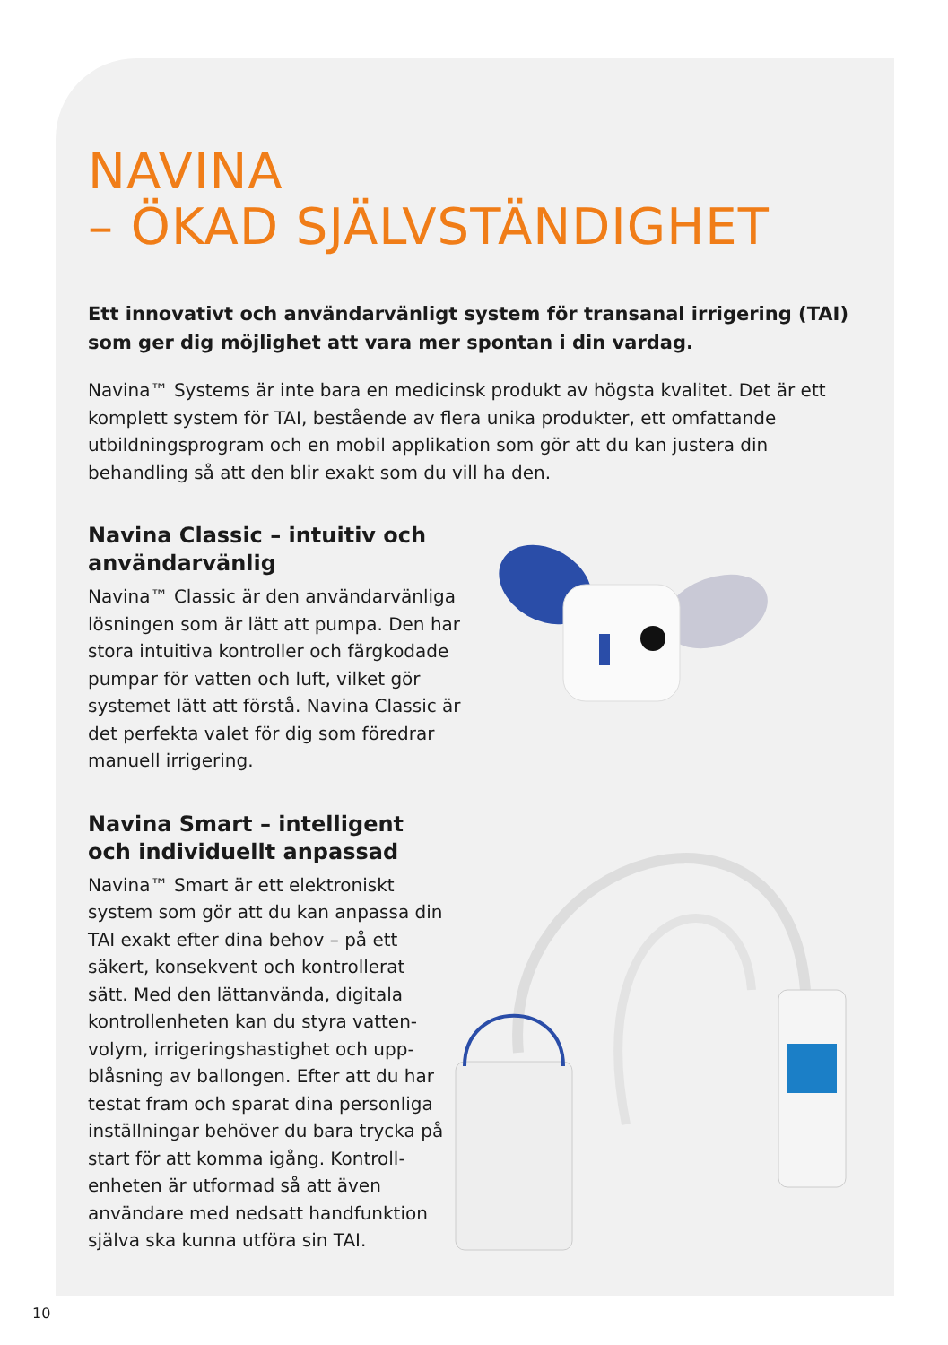NAVINA
– ÖKAD SJÄLVSTÄNDIGHET
Ett innovativt och användarvänligt system för transanal irrigering (TAI) som ger dig möjlighet att vara mer spontan i din vardag.
Navina™ Systems är inte bara en medicinsk produkt av högsta kvalitet. Det är ett komplett system för TAI, bestående av flera unika produkter, ett omfattande utbildningsprogram och en mobil applikation som gör att du kan justera din behandling så att den blir exakt som du vill ha den.
Navina Classic – intuitiv och användarvänlig
Navina™ Classic är den användarvänliga lösningen som är lätt att pumpa. Den har stora intuitiva kontroller och färgkodade pumpar för vatten och luft, vilket gör systemet lätt att förstå. Navina Classic är det perfekta valet för dig som föredrar manuell irrigering.
Navina Smart – intelligent och individuellt anpassad
Navina™ Smart är ett elektroniskt system som gör att du kan anpassa din TAI exakt efter dina behov – på ett säkert, konsekvent och kontrollerat sätt. Med den lättanvända, digitala kontrollenheten kan du styra vatten­volym, irrigeringshastighet och upp­blåsning av ballongen. Efter att du har testat fram och sparat dina personliga inställningar behöver du bara trycka på start för att komma igång. Kontroll­enheten är utformad så att även använ­dare med nedsatt handfunktion själva ska kunna utföra sin TAI.
10